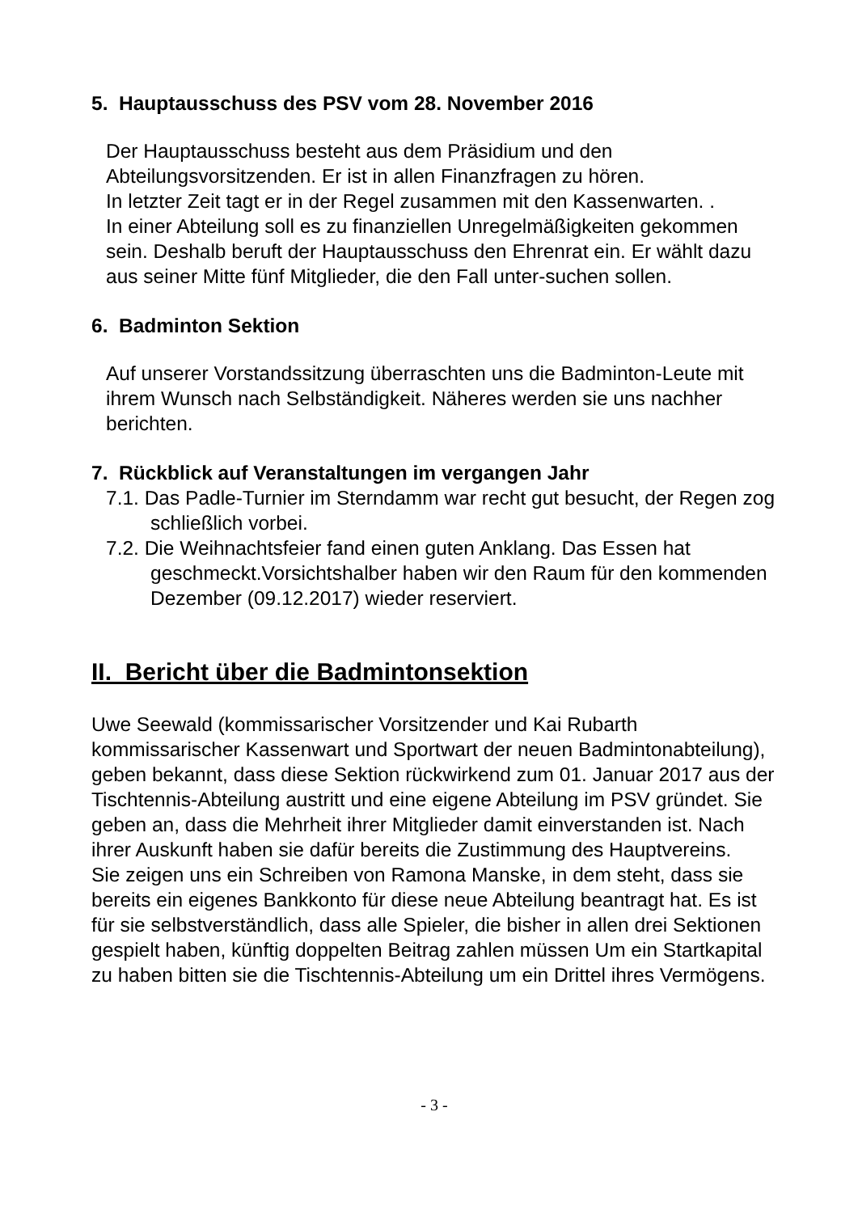5. Hauptausschuss des PSV vom 28. November 2016
Der Hauptausschuss besteht aus dem Präsidium und den Abteilungsvorsitzenden. Er ist in allen Finanzfragen zu hören.
In letzter Zeit tagt er in der Regel zusammen mit den Kassenwarten. .
In einer Abteilung soll es zu finanziellen Unregelmäßigkeiten gekommen sein. Deshalb beruft der Hauptausschuss den Ehrenrat ein. Er wählt dazu aus seiner Mitte fünf Mitglieder, die den Fall unter-suchen sollen.
6. Badminton Sektion
Auf unserer Vorstandssitzung überraschten uns die Badminton-Leute mit ihrem Wunsch nach Selbständigkeit. Näheres werden sie uns nachher berichten.
7. Rückblick auf Veranstaltungen im vergangen Jahr
7.1. Das Padle-Turnier im Sterndamm war recht gut besucht, der Regen zog schließlich vorbei.
7.2. Die Weihnachtsfeier fand einen guten Anklang. Das Essen hat geschmeckt.Vorsichtshalber haben wir den Raum für den kommenden Dezember (09.12.2017) wieder reserviert.
II. Bericht über die Badmintonsektion
Uwe Seewald (kommissarischer Vorsitzender und Kai Rubarth kommissarischer Kassenwart und Sportwart der neuen Badmintonabteilung), geben bekannt, dass diese Sektion rückwirkend zum 01. Januar 2017 aus der Tischtennis-Abteilung austritt und eine eigene Abteilung im PSV gründet. Sie geben an, dass die Mehrheit ihrer Mitglieder damit einverstanden ist. Nach ihrer Auskunft haben sie dafür bereits die Zustimmung des Hauptvereins.
Sie zeigen uns ein Schreiben von Ramona Manske, in dem steht, dass sie bereits ein eigenes Bankkonto für diese neue Abteilung beantragt hat. Es ist für sie selbstverständlich, dass alle Spieler, die bisher in allen drei Sektionen gespielt haben, künftig doppelten Beitrag zahlen müssen Um ein Startkapital zu haben bitten sie die Tischtennis-Abteilung um ein Drittel ihres Vermögens.
- 3 -